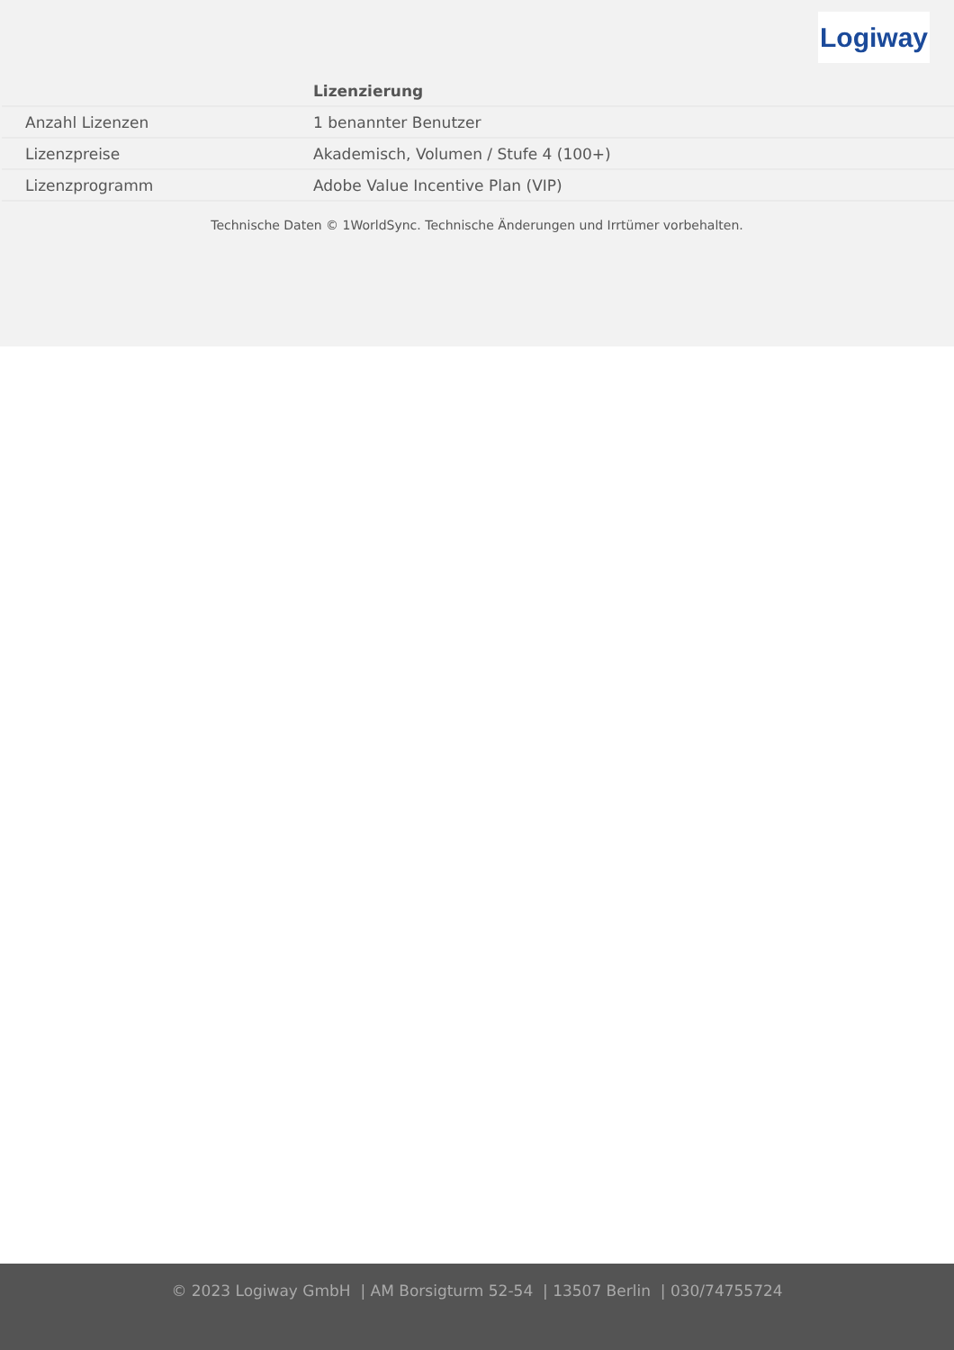Logiway
| | Lizenzierung |
| Anzahl Lizenzen | 1 benannter Benutzer |
| Lizenzpreise | Akademisch, Volumen / Stufe 4 (100+) |
| Lizenzprogramm | Adobe Value Incentive Plan (VIP) |
Technische Daten © 1WorldSync. Technische Änderungen und Irrtümer vorbehalten.
© 2023 Logiway GmbH | AM Borsigturm 52-54 | 13507 Berlin | 030/74755724